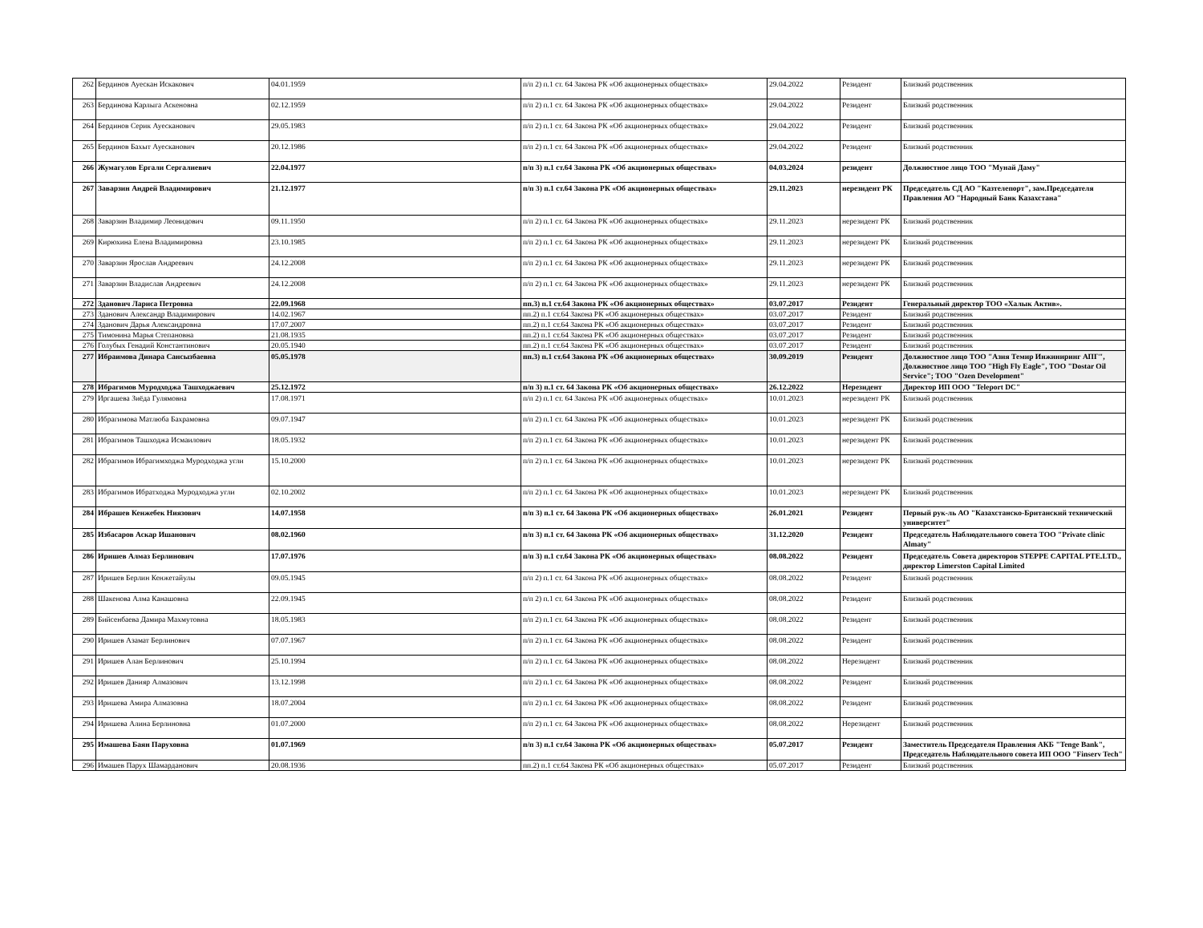| 262 | Бердинов Ауескан Искакович | 04.01.1959 | п/п 2) п.1 ст. 64 Закона РК «Об акционерных обществах» | 29.04.2022 | Резидент | Близкий родственник |
| 263 | Бердинова Карлыга Аскеновна | 02.12.1959 | п/п 2) п.1 ст. 64 Закона РК «Об акционерных обществах» | 29.04.2022 | Резидент | Близкий родственник |
| 264 | Бердинов Серик Ауесканович | 29.05.1983 | п/п 2) п.1 ст. 64 Закона РК «Об акционерных обществах» | 29.04.2022 | Резидент | Близкий родственник |
| 265 | Бердинов Бахыт Ауесканович | 20.12.1986 | п/п 2) п.1 ст. 64 Закона РК «Об акционерных обществах» | 29.04.2022 | Резидент | Близкий родственник |
| 266 | Жумагулов Ергали Сергалиевич | 22.04.1977 | п/п 3) п.1 ст.64 Закона РК «Об акционерных обществах» | 04.03.2024 | резидент | Должностное лицо ТОО "Мунай Даму" |
| 267 | Заварзин Андрей Владимирович | 21.12.1977 | п/п 3) п.1 ст.64 Закона РК «Об акционерных обществах» | 29.11.2023 | нерезидент РК | Председатель СД АО "Казтелепорт", зам.Председателя Правления АО "Народный Банк Казахстана" |
| 268 | Заварзин Владимир Леонидович | 09.11.1950 | п/п 2) п.1 ст. 64 Закона РК «Об акционерных обществах» | 29.11.2023 | нерезидент РК | Близкий родственник |
| 269 | Кирюхина Елена Владимировна | 23.10.1985 | п/п 2) п.1 ст. 64 Закона РК «Об акционерных обществах» | 29.11.2023 | нерезидент РК | Близкий родственник |
| 270 | Заварзин Ярослав Андреевич | 24.12.2008 | п/п 2) п.1 ст. 64 Закона РК «Об акционерных обществах» | 29.11.2023 | нерезидент РК | Близкий родственник |
| 271 | Заварзин Владислав Андреевич | 24.12.2008 | п/п 2) п.1 ст. 64 Закона РК «Об акционерных обществах» | 29.11.2023 | нерезидент РК | Близкий родственник |
| 272 | Зданович Лариса Петровна | 22.09.1968 | пп.3) п.1 ст.64 Закона РК «Об акционерных обществах» | 03.07.2017 | Резидент | Генеральный директор ТОО «Халык Актив». |
| 273 | Зданович Александр Владимирович | 14.02.1967 | пп.2) п.1 ст.64 Закона РК «Об акционерных обществах» | 03.07.2017 | Резидент | Близкий родственник |
| 274 | Зданович Дарья Александровна | 17.07.2007 | пп.2) п.1 ст.64 Закона РК «Об акционерных обществах» | 03.07.2017 | Резидент | Близкий родственник |
| 275 | Тимонина Марья Степановна | 21.08.1935 | пп.2) п.1 ст.64 Закона РК «Об акционерных обществах» | 03.07.2017 | Резидент | Близкий родственник |
| 276 | Голубых Генадий Константинович | 20.05.1940 | пп.2) п.1 ст.64 Закона РК «Об акционерных обществах» | 03.07.2017 | Резидент | Близкий родственник |
| 277 | Ибраимова Динара Сансызбаевна | 05.05.1978 | пп.3) п.1 ст.64 Закона РК «Об акционерных обществах» | 30.09.2019 | Резидент | Должностное лицо ТОО "Азия Темир Инжиниринг АПГ", Должностное лицо ТОО "High Fly Eagle", ТОО "Dostar Oil Service"; ТОО "Ozen Development" |
| 278 | Ибрагимов Муродходжа Ташходжаевич | 25.12.1972 | п/п 3) п.1 ст. 64 Закона РК «Об акционерных обществах» | 26.12.2022 | Нерезидент | Директор ИП ООО "Teleport DC" |
| 279 | Иргашева Зиёда Гулямовна | 17.08.1971 | п/п 2) п.1 ст. 64 Закона РК «Об акционерных обществах» | 10.01.2023 | нерезидент РК | Близкий родственник |
| 280 | Ибрагимова Матлюба Бахрамовна | 09.07.1947 | п/п 2) п.1 ст. 64 Закона РК «Об акционерных обществах» | 10.01.2023 | нерезидент РК | Близкий родственник |
| 281 | Ибрагимов Ташходжа Исмаилович | 18.05.1932 | п/п 2) п.1 ст. 64 Закона РК «Об акционерных обществах» | 10.01.2023 | нерезидент РК | Близкий родственник |
| 282 | Ибрагимов Ибрагимходжа Муродходжа угли | 15.10.2000 | п/п 2) п.1 ст. 64 Закона РК «Об акционерных обществах» | 10.01.2023 | нерезидент РК | Близкий родственник |
| 283 | Ибрагимов Ибратходжа Муродходжа угли | 02.10.2002 | п/п 2) п.1 ст. 64 Закона РК «Об акционерных обществах» | 10.01.2023 | нерезидент РК | Близкий родственник |
| 284 | Ибрашев Кенжебек Ниязович | 14.07.1958 | п/п 3) п.1 ст. 64 Закона РК «Об акционерных обществах» | 26.01.2021 | Резидент | Первый рук-ль АО "Казахстанско-Британский технический университет" |
| 285 | Избасаров Аскар Ишанович | 08.02.1960 | п/п 3) п.1 ст. 64 Закона РК «Об акционерных обществах» | 31.12.2020 | Резидент | Председатель Наблюдательного совета ТОО "Private clinic Almaty" |
| 286 | Иришев Алмаз Берлинович | 17.07.1976 | п/п 3) п.1 ст.64 Закона РК «Об акционерных обществах» | 08.08.2022 | Резидент | Председатель Совета директоров STEPPE CAPITAL PTE.LTD., директор Limerston Capital Limited |
| 287 | Иришев Берлин Кенжетайулы | 09.05.1945 | п/п 2) п.1 ст. 64 Закона РК «Об акционерных обществах» | 08.08.2022 | Резидент | Близкий родственник |
| 288 | Шакенова Алма Канашовна | 22.09.1945 | п/п 2) п.1 ст. 64 Закона РК «Об акционерных обществах» | 08.08.2022 | Резидент | Близкий родственник |
| 289 | Бийсенбаева Дамира Махмутовна | 18.05.1983 | п/п 2) п.1 ст. 64 Закона РК «Об акционерных обществах» | 08.08.2022 | Резидент | Близкий родственник |
| 290 | Иришев Азамат Берлинович | 07.07.1967 | п/п 2) п.1 ст. 64 Закона РК «Об акционерных обществах» | 08.08.2022 | Резидент | Близкий родственник |
| 291 | Иришев Алан Берлинович | 25.10.1994 | п/п 2) п.1 ст. 64 Закона РК «Об акционерных обществах» | 08.08.2022 | Нерезидент | Близкий родственник |
| 292 | Иришев Данияр Алмазович | 13.12.1998 | п/п 2) п.1 ст. 64 Закона РК «Об акционерных обществах» | 08.08.2022 | Резидент | Близкий родственник |
| 293 | Иришева Амира Алмазовна | 18.07.2004 | п/п 2) п.1 ст. 64 Закона РК «Об акционерных обществах» | 08.08.2022 | Резидент | Близкий родственник |
| 294 | Иришева Алина Берлиновна | 01.07.2000 | п/п 2) п.1 ст. 64 Закона РК «Об акционерных обществах» | 08.08.2022 | Нерезидент | Близкий родственник |
| 295 | Имашева Баян Паруховна | 01.07.1969 | п/п 3) п.1 ст.64 Закона РК «Об акционерных обществах» | 05.07.2017 | Резидент | Заместитель Председателя Правления АКБ "Tenge Bank", Председатель Наблюдательного совета ИП ООО "Finserv Tech" |
| 296 | Имашев Парух Шамарданович | 20.08.1936 | пп.2) п.1 ст.64 Закона РК «Об акционерных обществах» | 05.07.2017 | Резидент | Близкий родственник |